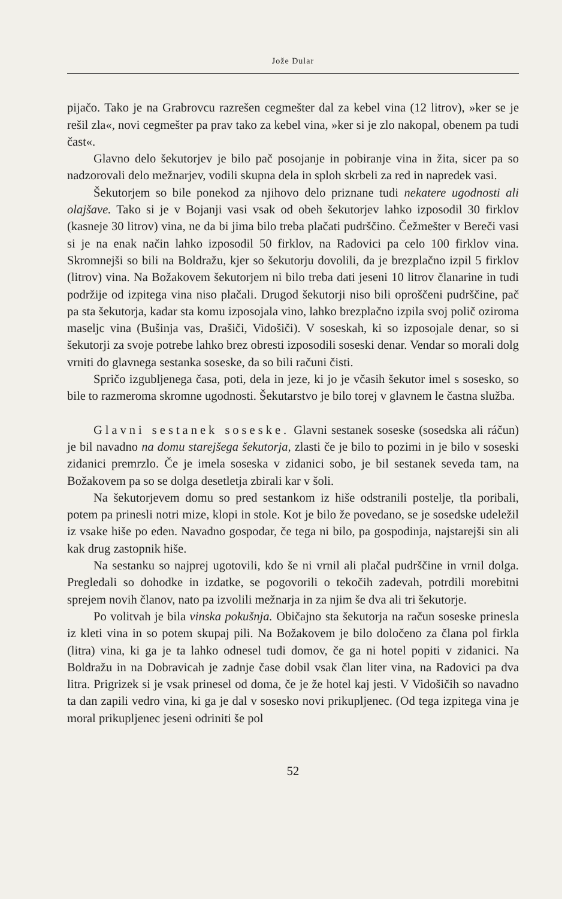Jože Dular
pijačo. Tako je na Grabrovcu razrešen cegmešter dal za kebel vina (12 litrov), »ker se je rešil zla«, novi cegmešter pa prav tako za kebel vina, »ker si je zlo nakopal, obenem pa tudi čast«.
Glavno delo šekutorjev je bilo pač posojanje in pobiranje vina in žita, sicer pa so nadzorovali delo mežnarjev, vodili skupna dela in sploh skrbeli za red in napredek vasi.
Šekutorjem so bile ponekod za njihovo delo priznane tudi nekatere ugodnosti ali olajšave. Tako si je v Bojanji vasi vsak od obeh šekutorjev lahko izposodil 30 firklov (kasneje 30 litrov) vina, ne da bi jima bilo treba plačati pudrščino. Čežmešter v Bereči vasi si je na enak način lahko izposodil 50 firklov, na Radovici pa celo 100 firklov vina. Skromnejši so bili na Boldražu, kjer so šekutorju dovolili, da je brezplačno izpil 5 firklov (litrov) vina. Na Božakovem šekutorjem ni bilo treba dati jeseni 10 litrov članarine in tudi podržije od izpitega vina niso plačali. Drugod šekutorji niso bili oproščeni pudrščine, pač pa sta šekutorja, kadar sta komu izposojala vino, lahko brezplačno izpila svoj polič oziroma maseljc vina (Bušinja vas, Drašiči, Vidošiči). V soseskah, ki so izposojale denar, so si šekutorji za svoje potrebe lahko brez obresti izposodili soseski denar. Vendar so morali dolg vrniti do glavnega sestanka soseske, da so bili računi čisti.
Spričo izgubljenega časa, poti, dela in jeze, ki jo je včasih šekutor imel s sosesko, so bile to razmeroma skromne ugodnosti. Šekutarstvo je bilo torej v glavnem le častna služba.
Glavni sestanek soseske. Glavni sestanek soseske (sosedska ali ráčun) je bil navadno na domu starejšega šekutorja, zlasti če je bilo to pozimi in je bilo v soseski zidanici premrzlo. Če je imela soseska v zidanici sobo, je bil sestanek seveda tam, na Božakovem pa so se dolga desetletja zbirali kar v šoli.
Na šekutorjevem domu so pred sestankom iz hiše odstranili postelje, tla poribali, potem pa prinesli notri mize, klopi in stole. Kot je bilo že povedano, se je sosedske udeležil iz vsake hiše po eden. Navadno gospodar, če tega ni bilo, pa gospodinja, najstarejši sin ali kak drug zastopnik hiše.
Na sestanku so najprej ugotovili, kdo še ni vrnil ali plačal pudrščine in vrnil dolga. Pregledali so dohodke in izdatke, se pogovorili o tekočih zadevah, potrdili morebitni sprejem novih članov, nato pa izvolili mežnarja in za njim še dva ali tri šekutorje.
Po volitvah je bila vinska pokušnja. Običajno sta šekutorja na račun soseske prinesla iz kleti vina in so potem skupaj pili. Na Božakovem je bilo določeno za člana pol firkla (litra) vina, ki ga je ta lahko odnesel tudi domov, če ga ni hotel popiti v zidanici. Na Boldražu in na Dobravicah je zadnje čase dobil vsak član liter vina, na Radovici pa dva litra. Prigrizek si je vsak prinesel od doma, če je že hotel kaj jesti. V Vidošičih so navadno ta dan zapili vedro vina, ki ga je dal v sosesko novi prikupljenec. (Od tega izpitega vina je moral prikupljenec jeseni odriniti še pol
52